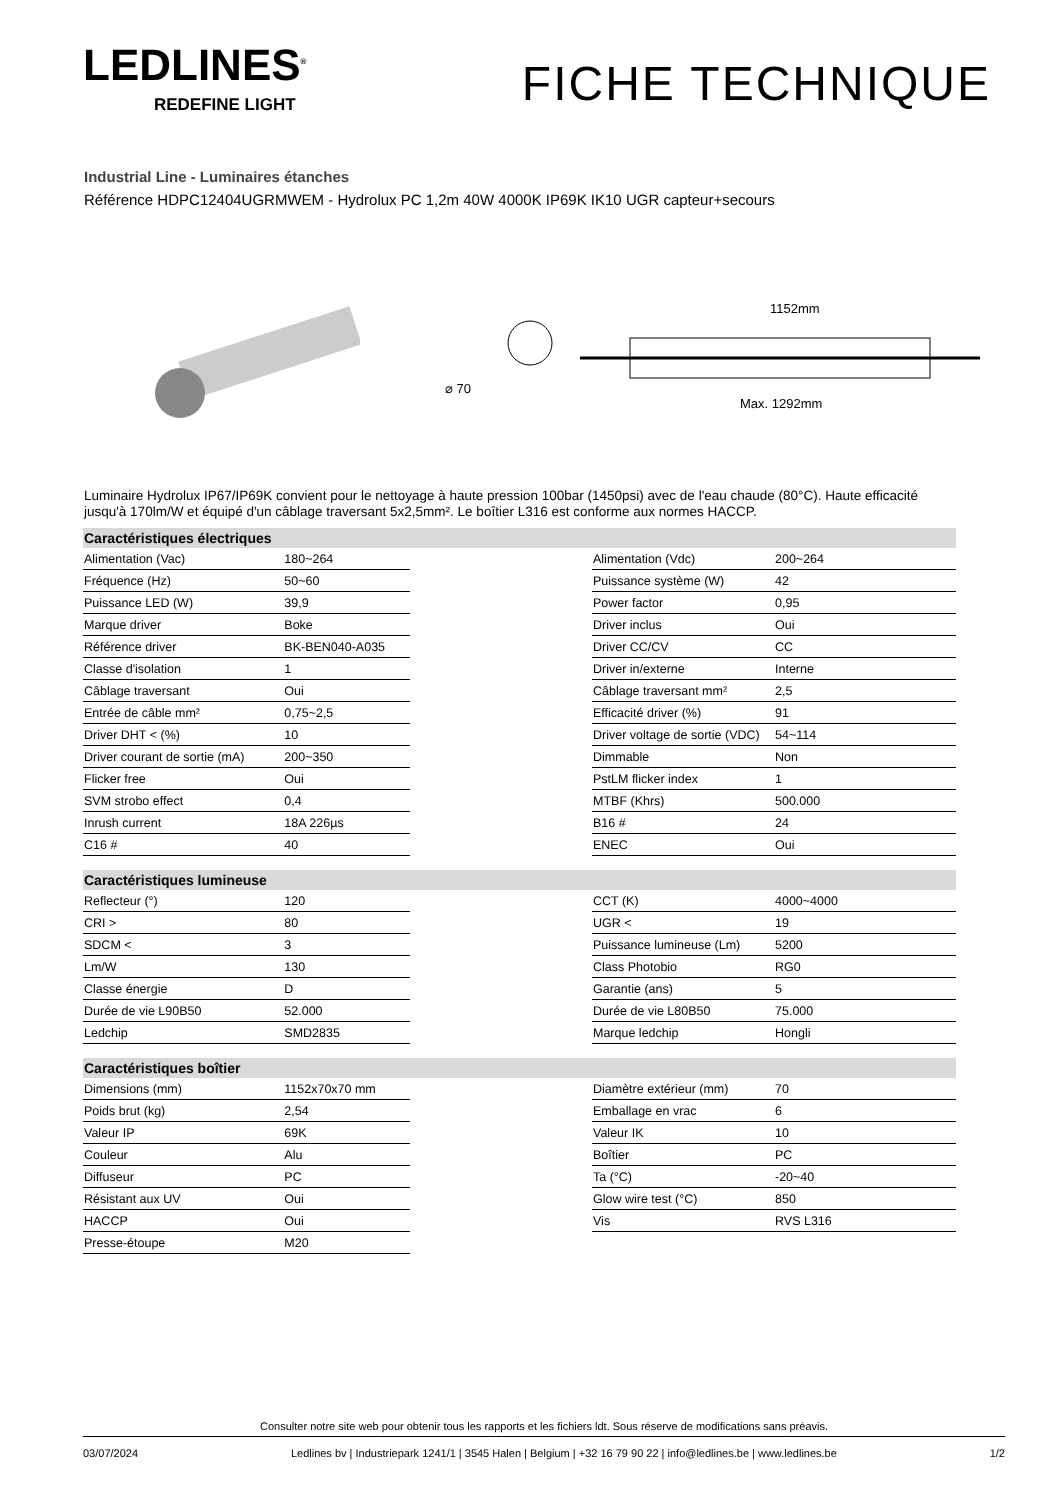LEDLINES<sup>®</sup>
REDEFINE LIGHT
FICHE TECHNIQUE
Industrial Line - Luminaires étanches
Référence HDPC12404UGRMWEM - Hydrolux PC 1,2m 40W 4000K IP69K IK10 UGR capteur+secours
⌀ 70
1152mm
Max. 1292mm
Luminaire Hydrolux IP67/IP69K convient pour le nettoyage à haute pression 100bar (1450psi) avec de l'eau chaude (80°C). Haute efficacité jusqu'à 170lm/W et équipé d'un câblage traversant 5x2,5mm². Le boîtier L316 est conforme aux normes HACCP.
| Caractéristiques électriques | | | | |
| --- | --- | --- | --- | --- |
| Alimentation (Vac) | 180~264 | | Alimentation (Vdc) | 200~264 |
| Fréquence (Hz) | 50~60 | | Puissance système (W) | 42 |
| Puissance LED (W) | 39,9 | | Power factor | 0,95 |
| Marque driver | Boke | | Driver inclus | Oui |
| Référence driver | BK-BEN040-A035 | | Driver CC/CV | CC |
| Classe d'isolation | 1 | | Driver in/externe | Interne |
| Câblage traversant | Oui | | Câblage traversant mm² | 2,5 |
| Entrée de câble mm² | 0,75~2,5 | | Efficacité driver (%) | 91 |
| Driver DHT < (%) | 10 | | Driver voltage de sortie (VDC) | 54~114 |
| Driver courant de sortie (mA) | 200~350 | | Dimmable | Non |
| Flicker free | Oui | | PstLM flicker index | 1 |
| SVM strobo effect | 0,4 | | MTBF (Khrs) | 500.000 |
| Inrush current | 18A 226µs | | B16 # | 24 |
| C16 # | 40 | | ENEC | Oui |
| Caractéristiques lumineuse | | | | |
| Reflecteur (°) | 120 | | CCT (K) | 4000~4000 |
| CRI > | 80 | | UGR < | 19 |
| SDCM < | 3 | | Puissance lumineuse (Lm) | 5200 |
| Lm/W | 130 | | Class Photobio | RG0 |
| Classe énergie | D | | Garantie (ans) | 5 |
| Durée de vie L90B50 | 52.000 | | Durée de vie L80B50 | 75.000 |
| Ledchip | SMD2835 | | Marque ledchip | Hongli |
| Caractéristiques boîtier | | | | |
| Dimensions (mm) | 1152x70x70 mm | | Diamètre extérieur (mm) | 70 |
| Poids brut (kg) | 2,54 | | Emballage en vrac | 6 |
| Valeur IP | 69K | | Valeur IK | 10 |
| Couleur | Alu | | Boîtier | PC |
| Diffuseur | PC | | Ta (°C) | -20~40 |
| Résistant aux UV | Oui | | Glow wire test (°C) | 850 |
| HACCP | Oui | | Vis | RVS L316 |
| Presse-étoupe | M20 | | | |
Consulter notre site web pour obtenir tous les rapports et les fichiers ldt. Sous réserve de modifications sans préavis.
03/07/2024 Ledlines bv | Industriepark 1241/1 | 3545 Halen | Belgium | +32 16 79 90 22 | info@ledlines.be | www.ledlines.be 1/2